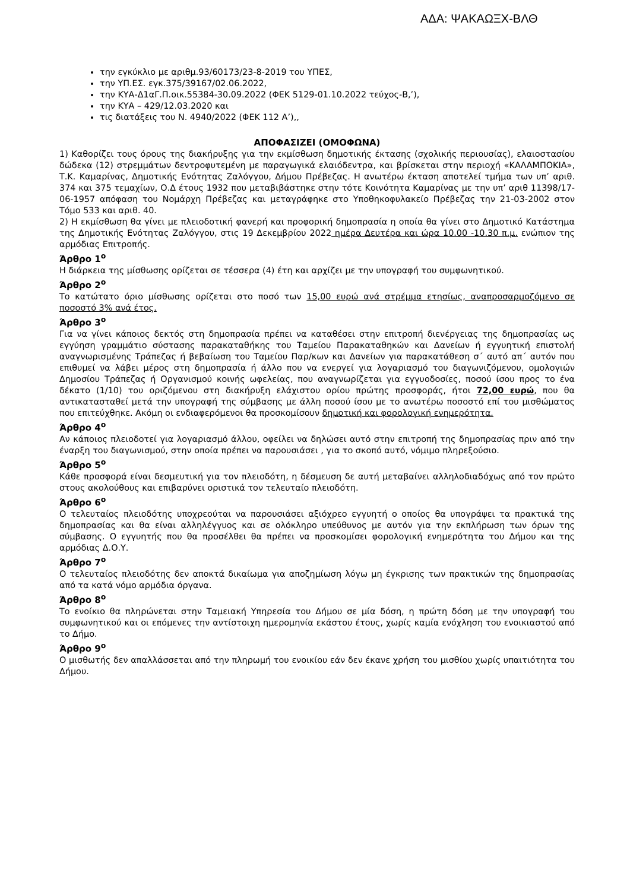ΑΔΑ: ΨΑΚΑΩΞΧ-ΒΛΘ
την εγκύκλιο με αριθμ.93/60173/23-8-2019 του ΥΠΕΣ,
την ΥΠ.ΕΣ. εγκ.375/39167/02.06.2022,
την ΚΥΑ-Δ1αΓ.Π.οικ.55384-30.09.2022 (ΦΕΚ 5129-01.10.2022 τεύχος-Β,’),
την ΚΥΑ – 429/12.03.2020 και
τις διατάξεις του Ν. 4940/2022 (ΦΕΚ 112 Α’),,
ΑΠΟΦΑΣΙΖΕΙ (ΟΜΟΦΩΝΑ)
1) Καθορίζει τους όρους της διακήρυξης για την εκμίσθωση δημοτικής έκτασης (σχολικής περιουσίας), ελαιοστασίου δώδεκα (12) στρεμμάτων δεντροφυτεμένη με παραγωγικά ελαιόδεντρα, και βρίσκεται στην περιοχή «ΚΑΛΑΜΠΟΚΙΑ», Τ.Κ. Καμαρίνας, Δημοτικής Ενότητας Ζαλόγγου, Δήμου Πρέβεζας. Η ανωτέρω έκταση αποτελεί τμήμα των υπ’ αριθ. 374 και 375 τεμαχίων, Ο.Δ έτους 1932 που μεταβιβάστηκε στην τότε Κοινότητα Καμαρίνας με την υπ’ αριθ 11398/17-06-1957 απόφαση του Νομάρχη Πρέβεζας και μεταγράφηκε στο Υποθηκοφυλακείο Πρέβεζας την 21-03-2002 στον Τόμο 533 και αριθ. 40.
2) Η εκμίσθωση θα γίνει με πλειοδοτική φανερή και προφορική δημοπρασία η οποία θα γίνει στο Δημοτικό Κατάστημα της Δημοτικής Ενότητας Ζαλόγγου, στις 19 Δεκεμβρίου 2022 ημέρα Δευτέρα και ώρα 10.00 -10.30 π.μ. ενώπιον της αρμόδιας Επιτροπής.
Άρθρο 1<sup>ο</sup>
Η διάρκεια της μίσθωσης ορίζεται σε τέσσερα (4) έτη και αρχίζει με την υπογραφή του συμφωνητικού.
Άρθρο 2<sup>ο</sup>
Το κατώτατο όριο μίσθωσης ορίζεται στο ποσό των 15,00 ευρώ ανά στρέμμα ετησίως, αναπροσαρμοζόμενο σε ποσοστό 3% ανά έτος.
Άρθρο 3<sup>ο</sup>
Για να γίνει κάποιος δεκτός στη δημοπρασία πρέπει να καταθέσει στην επιτροπή διενέργειας της δημοπρασίας ως εγγύηση γραμμάτιο σύστασης παρακαταθήκης του Ταμείου Παρακαταθηκών και Δανείων ή εγγυητική επιστολή αναγνωρισμένης Τράπεζας ή βεβαίωση του Ταμείου Παρ/κων και Δανείων για παρακατάθεση σ΄ αυτό απ΄ αυτόν που επιθυμεί να λάβει μέρος στη δημοπρασία ή άλλο που να ενεργεί για λογαριασμό του διαγωνιζόμενου, ομολογιών Δημοσίου Τράπεζας ή Οργανισμού κοινής ωφελείας, που αναγνωρίζεται για εγγυοδοσίες, ποσού ίσου προς το ένα δέκατο (1/10) του οριζόμενου στη διακήρυξη ελάχιστου ορίου πρώτης προσφοράς, ήτοι 72,00 ευρώ, που θα αντικατασταθεί μετά την υπογραφή της σύμβασης με άλλη ποσού ίσου με το ανωτέρω ποσοστό επί του μισθώματος που επιτεύχθηκε. Ακόμη οι ενδιαφερόμενοι θα προσκομίσουν δημοτική και φορολογική ενημερότητα.
Άρθρο 4<sup>ο</sup>
Αν κάποιος πλειοδοτεί για λογαριασμό άλλου, οφείλει να δηλώσει αυτό στην επιτροπή της δημοπρασίας πριν από την έναρξη του διαγωνισμού, στην οποία πρέπει να παρουσιάσει , για το σκοπό αυτό, νόμιμο πληρεξούσιο.
Άρθρο 5<sup>ο</sup>
Κάθε προσφορά είναι δεσμευτική για τον πλειοδότη, η δέσμευση δε αυτή μεταβαίνει αλληλοδιαδόχως από τον πρώτο στους ακολούθους και επιβαρύνει οριστικά τον τελευταίο πλειοδότη.
Άρθρο 6<sup>ο</sup>
Ο τελευταίος πλειοδότης υποχρεούται να παρουσιάσει αξιόχρεο εγγυητή ο οποίος θα υπογράψει τα πρακτικά της δημοπρασίας και θα είναι αλληλέγγυος και σε ολόκληρο υπεύθυνος με αυτόν για την εκπλήρωση των όρων της σύμβασης. Ο εγγυητής που θα προσέλθει θα πρέπει να προσκομίσει φορολογική ενημερότητα του Δήμου και της αρμόδιας Δ.Ο.Υ.
Άρθρο 7<sup>ο</sup>
Ο τελευταίος πλειοδότης δεν αποκτά δικαίωμα για αποζημίωση λόγω μη έγκρισης των πρακτικών της δημοπρασίας από τα κατά νόμο αρμόδια όργανα.
Άρθρο 8<sup>ο</sup>
Το ενοίκιο θα πληρώνεται στην Ταμειακή Υπηρεσία του Δήμου σε μία δόση, η πρώτη δόση με την υπογραφή του συμφωνητικού και οι επόμενες την αντίστοιχη ημερομηνία εκάστου έτους, χωρίς καμία ενόχληση του ενοικιαστού από το Δήμο.
Άρθρο 9<sup>ο</sup>
Ο μισθωτής δεν απαλλάσσεται από την πληρωμή του ενοικίου εάν δεν έκανε χρήση του μισθίου χωρίς υπαιτιότητα του Δήμου.